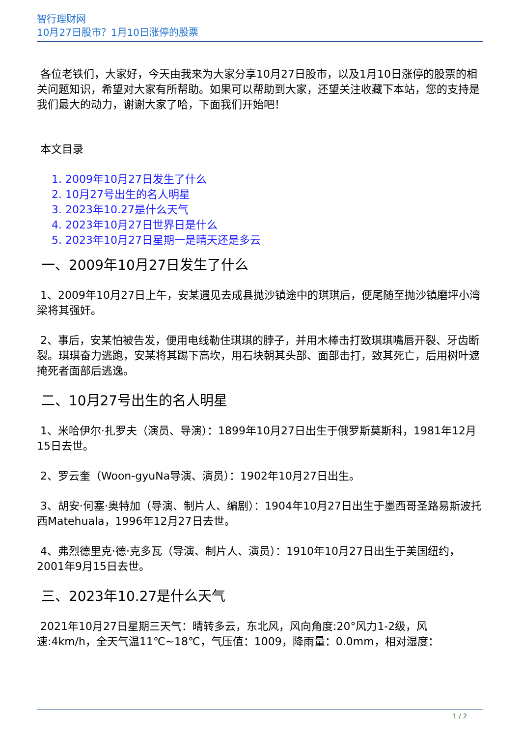智行理财网
10月27日股市？1月10日涨停的股票
各位老铁们，大家好，今天由我来为大家分享10月27日股市，以及1月10日涨停的股票的相关问题知识，希望对大家有所帮助。如果可以帮助到大家，还望关注收藏下本站，您的支持是我们最大的动力，谢谢大家了哈，下面我们开始吧！
本文目录
1. 2009年10月27日发生了什么
2. 10月27号出生的名人明星
3. 2023年10.27是什么天气
4. 2023年10月27日世界日是什么
5. 2023年10月27日星期一是晴天还是多云
一、2009年10月27日发生了什么
1、2009年10月27日上午，安某遇见去成县抛沙镇途中的琪琪后，便尾随至抛沙镇磨坪小湾梁将其强奸。
2、事后，安某怕被告发，便用电线勒住琪琪的脖子，并用木棒击打致琪琪嘴唇开裂、牙齿断裂。琪琪奋力逃跑，安某将其踢下高坎，用石块朝其头部、面部击打，致其死亡，后用树叶遮掩死者面部后逃逸。
二、10月27号出生的名人明星
1、米哈伊尔·扎罗夫（演员、导演）：1899年10月27日出生于俄罗斯莫斯科，1981年12月15日去世。
2、罗云奎（Woon-gyuNa导演、演员）：1902年10月27日出生。
3、胡安·何塞·奥特加（导演、制片人、编剧）：1904年10月27日出生于墨西哥圣路易斯波托西Matehuala，1996年12月27日去世。
4、弗烈德里克·德·克多瓦（导演、制片人、演员）：1910年10月27日出生于美国纽约，2001年9月15日去世。
三、2023年10.27是什么天气
2021年10月27日星期三天气：晴转多云，东北风，风向角度:20°风力1-2级，风速:4km/h，全天气温11℃~18℃，气压值：1009，降雨量：0.0mm，相对湿度：
1 / 2